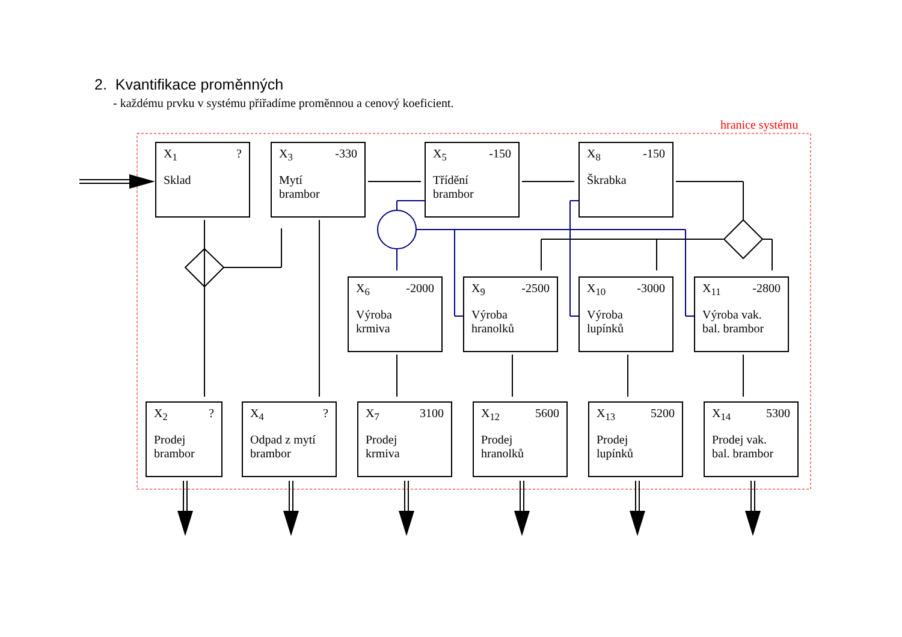2. Kvantifikace proměnných
- každému prvku v systému přiřadíme proměnnou a cenový koeficient.
hranice systému
X<sub>1</sub>?
Sklad
X<sub>3</sub> -330
Mytí
brambor
X<sub>5</sub> -150
Třídění
brambor
X<sub>8</sub> -150
Škrabka
X<sub>6</sub> -2000
Výroba
krmiva
X<sub>9</sub> -2500
Výroba
hranolků
X<sub>10</sub> -3000
Výroba
lupínků
X<sub>11</sub> -2800
Výroba vak.
bal. brambor
X<sub>2</sub>?
Prodej
brambor
X<sub>4</sub>?
Odpad z mytí
brambor
X<sub>7</sub> 3100
Prodej
krmiva
X<sub>12</sub> 5600
Prodej
hranolků
X<sub>13</sub> 5200
Prodej
lupínků
X<sub>14</sub> 5300
Prodej vak.
bal. brambor